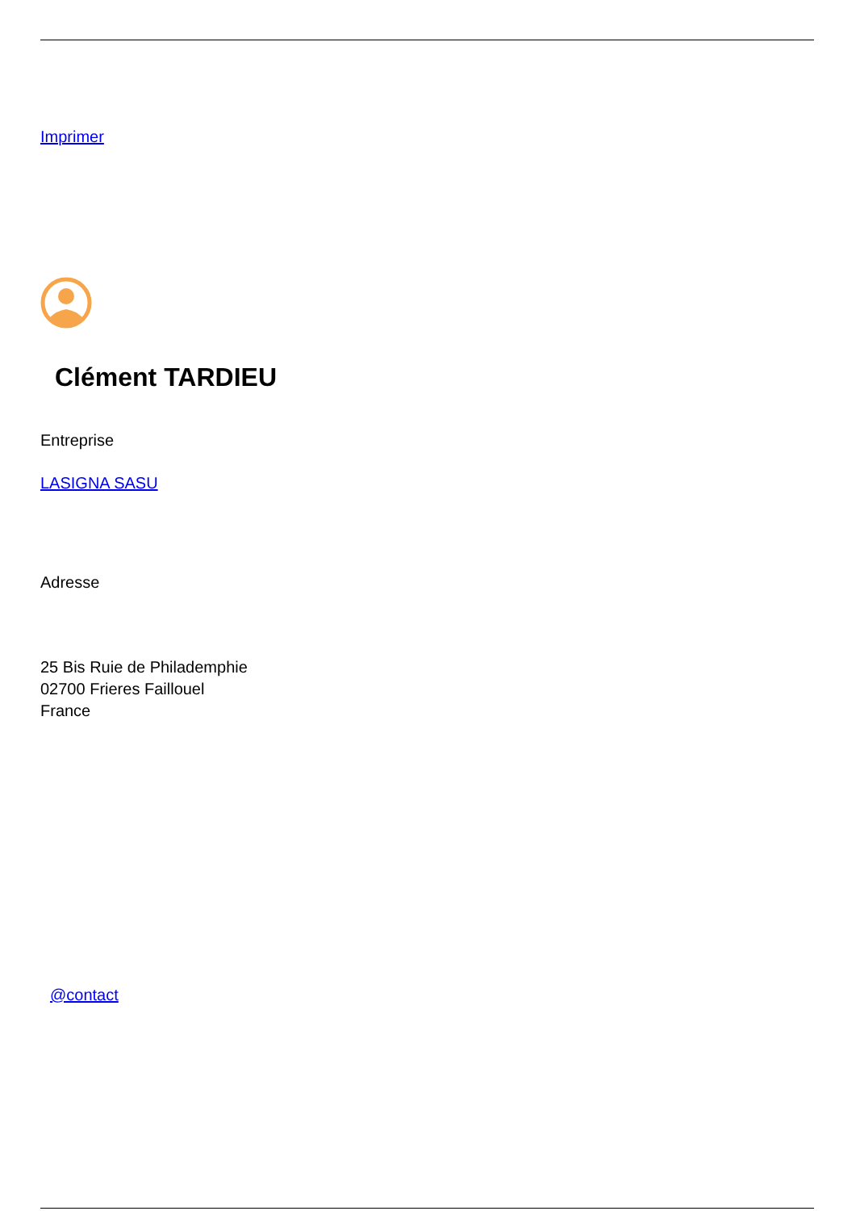Imprimer
Clément TARDIEU
Entreprise
LASIGNA SASU
Adresse
25 Bis Ruie de Philademphie
02700 Frieres Faillouel
France
@contact